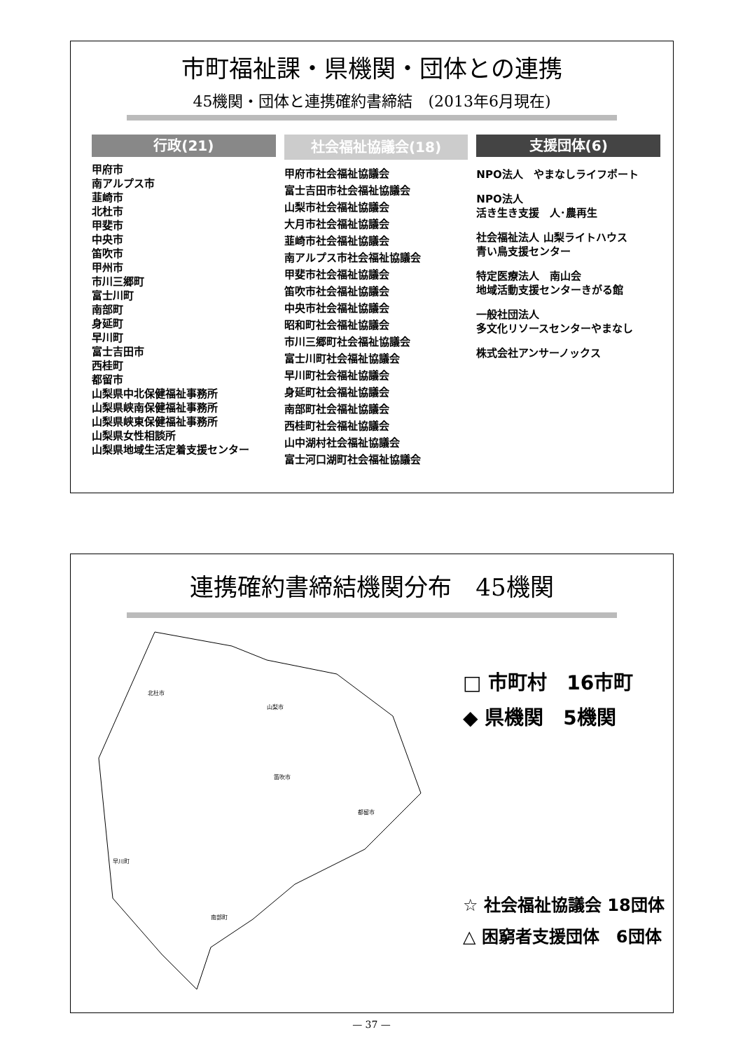市町福祉課・県機関・団体との連携
45機関・団体と連携確約書締結　(2013年6月現在)
行政(21)
甲府市
南アルプス市
韮崎市
北杜市
甲斐市
中央市
笛吹市
甲州市
市川三郷町
富士川町
南部町
身延町
早川町
富士吉田市
西桂町
都留市
山梨県中北保健福祉事務所
山梨県峡南保健福祉事務所
山梨県峡東保健福祉事務所
山梨県女性相談所
山梨県地域生活定着支援センター
社会福祉協議会(18)
甲府市社会福祉協議会
富士吉田市社会福祉協議会
山梨市社会福祉協議会
大月市社会福祉協議会
韮崎市社会福祉協議会
南アルプス市社会福祉協議会
甲斐市社会福祉協議会
笛吹市社会福祉協議会
中央市社会福祉協議会
昭和町社会福祉協議会
市川三郷町社会福祉協議会
富士川町社会福祉協議会
早川町社会福祉協議会
身延町社会福祉協議会
南部町社会福祉協議会
西桂町社会福祉協議会
山中湖村社会福祉協議会
富士河口湖町社会福祉協議会
支援団体(6)
NPO法人　やまなしライフポート
NPO法人
活き生き支援　人･農再生
社会福祉法人 山梨ライトハウス
青い鳥支援センター
特定医療法人　南山会
地域活動支援センターきがる館
一般社団法人
多文化リソースセンターやまなし
株式会社アンサーノックス
連携確約書締結機関分布　45機関
北杜市
山梨市
笛吹市
南部町
早川町
都留市
□ 市町村　16市町
◆ 県機関　5機関
☆ 社会福祉協議会 18団体
△ 困窮者支援団体　6団体
— 37 —